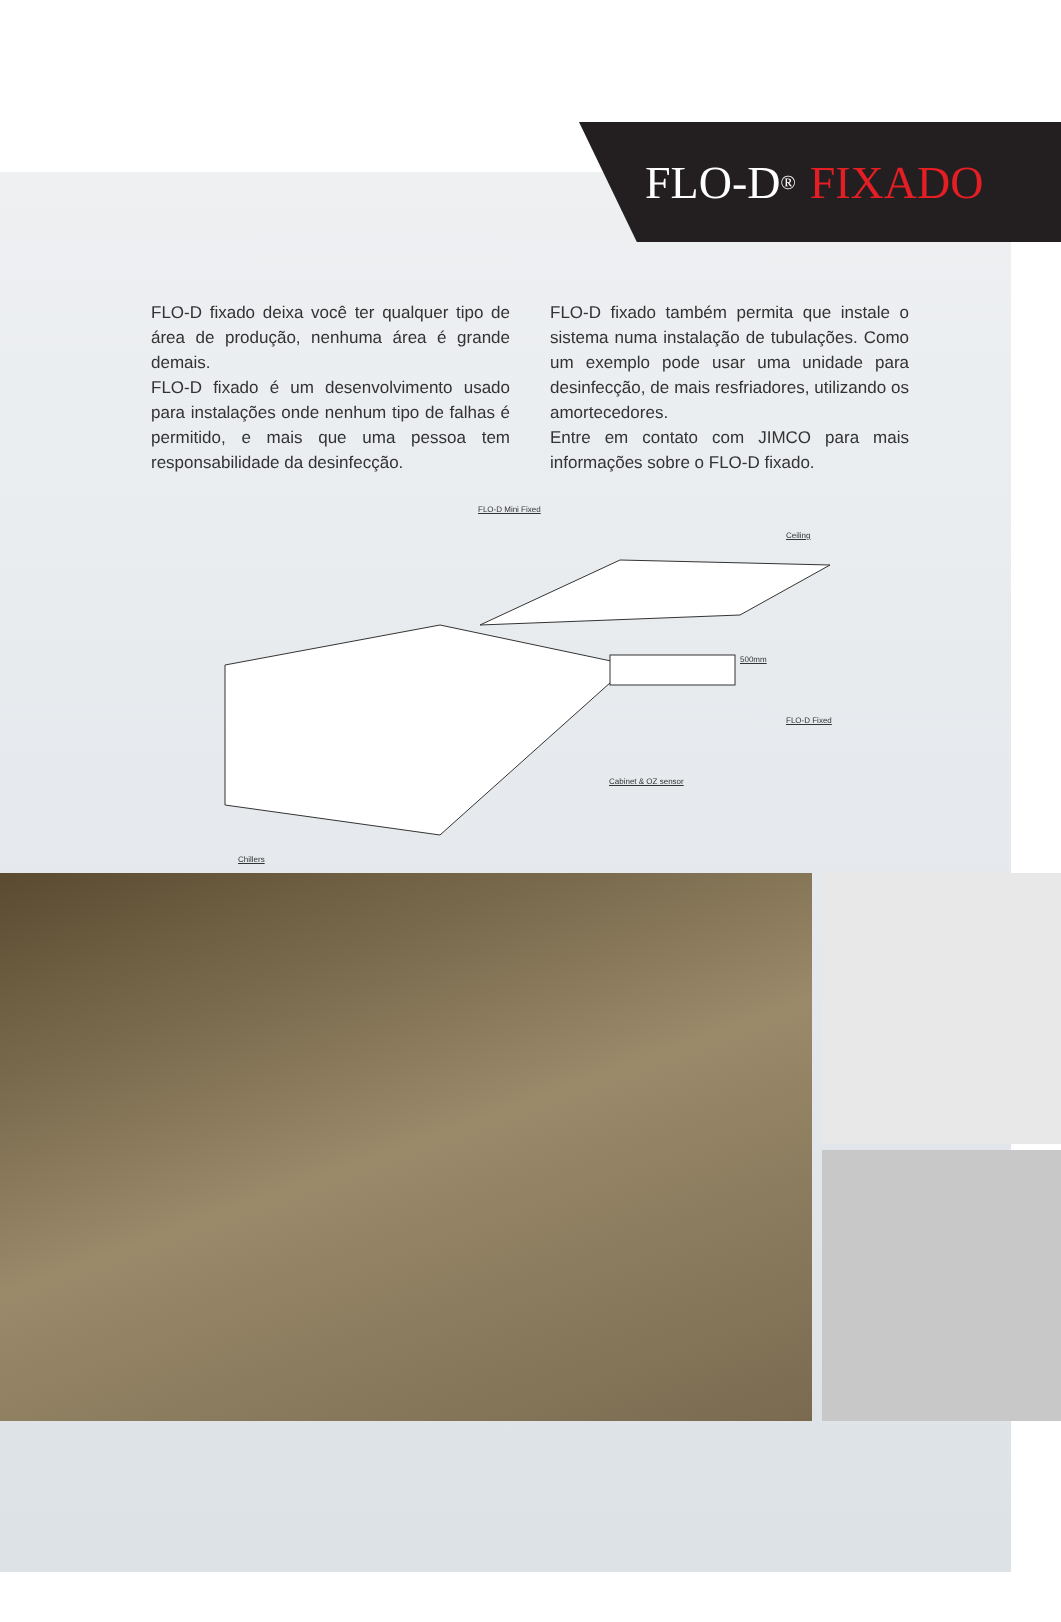FLO-D<sup>®</sup> FIXADO
FLO-D fixado deixa você ter qualquer tipo de área de produção, nenhuma área é grande demais.
FLO-D fixado é um desenvolvimento usado para instalações onde nenhum tipo de falhas é permitido, e mais que uma pessoa tem responsabilidade da desinfecção.
FLO-D fixado também permita que instale o sistema numa instalação de tubulações. Como um exemplo pode usar uma unidade para desinfecção, de mais resfriadores, utilizando os amortecedores.
Entre em contato com JIMCO para mais informações sobre o FLO-D fixado.
FLO-D Mini Fixed
Ceiling
FLO-D Fixed
Cabinet & OZ sensor
Chillers
500mm